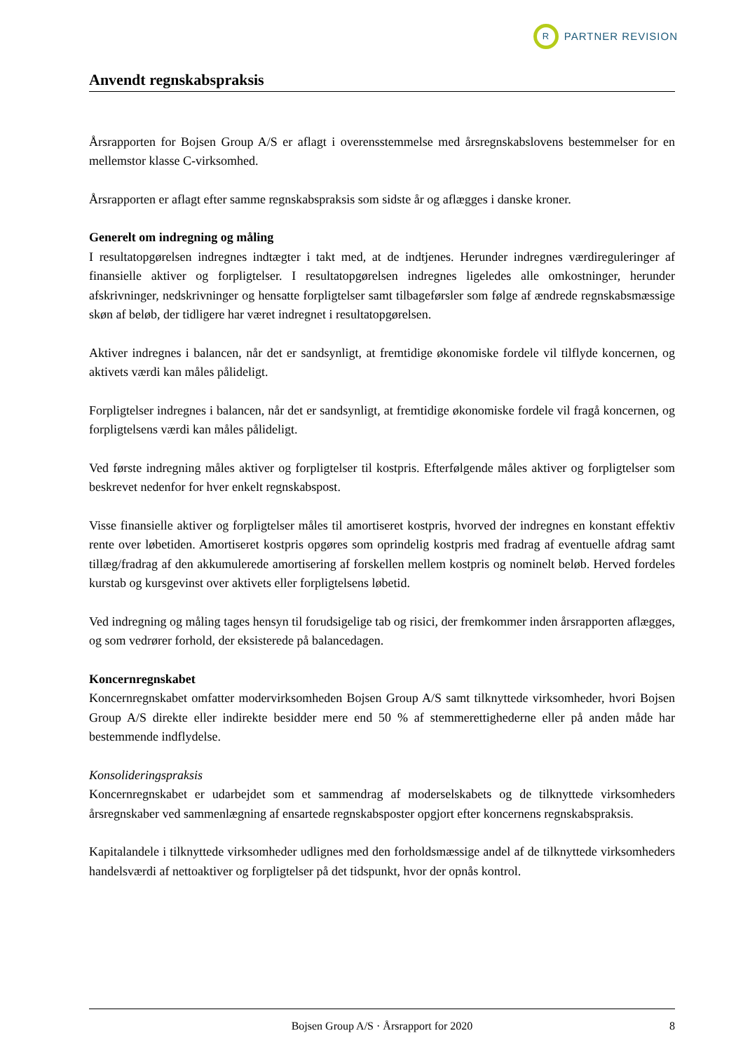R
PARTNER REVISION
Anvendt regnskabspraksis
Årsrapporten for Bojsen Group A/S er aflagt i overensstemmelse med årsregnskabslovens bestemmelser for en mellemstor klasse C-virksomhed.
Årsrapporten er aflagt efter samme regnskabspraksis som sidste år og aflægges i danske kroner.
Generelt om indregning og måling
I resultatopgørelsen indregnes indtægter i takt med, at de indtjenes. Herunder indregnes værdireguleringer af finansielle aktiver og forpligtelser. I resultatopgørelsen indregnes ligeledes alle omkostninger, herunder afskrivninger, nedskrivninger og hensatte forpligtelser samt tilbageførsler som følge af ændrede regnskabsmæssige skøn af beløb, der tidligere har været indregnet i resultatopgørelsen.
Aktiver indregnes i balancen, når det er sandsynligt, at fremtidige økonomiske fordele vil tilflyde koncernen, og aktivets værdi kan måles pålideligt.
Forpligtelser indregnes i balancen, når det er sandsynligt, at fremtidige økonomiske fordele vil fragå koncernen, og forpligtelsens værdi kan måles pålideligt.
Ved første indregning måles aktiver og forpligtelser til kostpris. Efterfølgende måles aktiver og forpligtelser som beskrevet nedenfor for hver enkelt regnskabspost.
Visse finansielle aktiver og forpligtelser måles til amortiseret kostpris, hvorved der indregnes en konstant effektiv rente over løbetiden. Amortiseret kostpris opgøres som oprindelig kostpris med fradrag af eventuelle afdrag samt tillæg/fradrag af den akkumulerede amortisering af forskellen mellem kostpris og nominelt beløb. Herved fordeles kurstab og kursgevinst over aktivets eller forpligtelsens løbetid.
Ved indregning og måling tages hensyn til forudsigelige tab og risici, der fremkommer inden årsrapporten aflægges, og som vedrører forhold, der eksisterede på balancedagen.
Koncernregnskabet
Koncernregnskabet omfatter modervirksomheden Bojsen Group A/S samt tilknyttede virksomheder, hvori Bojsen Group A/S direkte eller indirekte besidder mere end 50 % af stemmerettighederne eller på anden måde har bestemmende indflydelse.
Konsolideringspraksis
Koncernregnskabet er udarbejdet som et sammendrag af moderselskabets og de tilknyttede virksomheders årsregnskaber ved sammenlægning af ensartede regnskabsposter opgjort efter koncernens regnskabspraksis.
Kapitalandele i tilknyttede virksomheder udlignes med den forholdsmæssige andel af de tilknyttede virksomheders handelsværdi af nettoaktiver og forpligtelser på det tidspunkt, hvor der opnås kontrol.
Bojsen Group A/S · Årsrapport for 2020 8